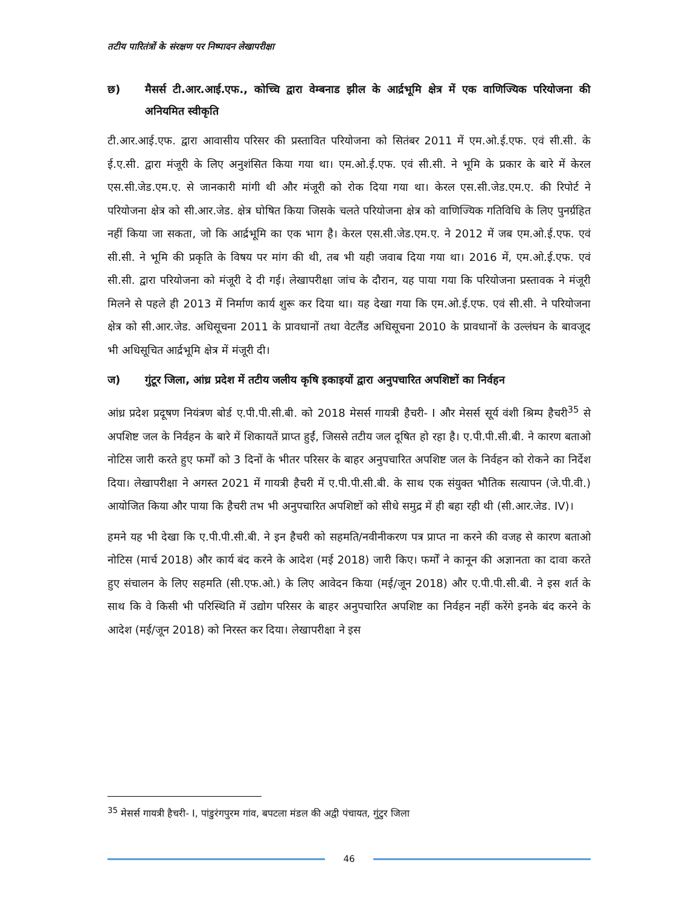तटीय पारितंत्रों के संरक्षण पर निष्पादन लेखापरीक्षा
छ) मैसर्स टी.आर.आई.एफ., कोच्चि द्वारा वेम्बनाड झील के आर्द्रभूमि क्षेत्र में एक वाणिज्यिक परियोजना की अनियमित स्वीकृति
टी.आर.आई.एफ. द्वारा आवासीय परिसर की प्रस्तावित परियोजना को सितंबर 2011 में एम.ओ.ई.एफ. एवं सी.सी. के ई.ए.सी. द्वारा मंजूरी के लिए अनुशंसित किया गया था। एम.ओ.ई.एफ. एवं सी.सी. ने भूमि के प्रकार के बारे में केरल एस.सी.जेड.एम.ए. से जानकारी मांगी थी और मंजूरी को रोक दिया गया था। केरल एस.सी.जेड.एम.ए. की रिपोर्ट ने परियोजना क्षेत्र को सी.आर.जेड. क्षेत्र घोषित किया जिसके चलते परियोजना क्षेत्र को वाणिज्यिक गतिविधि के लिए पुनर्ग्रहित नहीं किया जा सकता, जो कि आर्द्रभूमि का एक भाग है। केरल एस.सी.जेड.एम.ए. ने 2012 में जब एम.ओ.ई.एफ. एवं सी.सी. ने भूमि की प्रकृति के विषय पर मांग की थी, तब भी यही जवाब दिया गया था। 2016 में, एम.ओ.ई.एफ. एवं सी.सी. द्वारा परियोजना को मंजूरी दे दी गई। लेखापरीक्षा जांच के दौरान, यह पाया गया कि परियोजना प्रस्तावक ने मंजूरी मिलने से पहले ही 2013 में निर्माण कार्य शुरू कर दिया था। यह देखा गया कि एम.ओ.ई.एफ. एवं सी.सी. ने परियोजना क्षेत्र को सी.आर.जेड. अधिसूचना 2011 के प्रावधानों तथा वेटलैंड अधिसूचना 2010 के प्रावधानों के उल्लंघन के बावजूद भी अधिसूचित आर्द्रभूमि क्षेत्र में मंजूरी दी।
ज) गुंटूर जिला, आंध्र प्रदेश में तटीय जलीय कृषि इकाइयों द्वारा अनुपचारित अपशिष्टों का निर्वहन
आंध्र प्रदेश प्रदूषण नियंत्रण बोर्ड ए.पी.पी.सी.बी. को 2018 मेसर्स गायत्री हैचरी- I और मेसर्स सूर्य वंशी श्रिम्प हैचरी<sup>35</sup> से अपशिष्ट जल के निर्वहन के बारे में शिकायतें प्राप्त हुईं, जिससे तटीय जल दूषित हो रहा है। ए.पी.पी.सी.बी. ने कारण बताओ नोटिस जारी करते हुए फर्मों को 3 दिनों के भीतर परिसर के बाहर अनुपचारित अपशिष्ट जल के निर्वहन को रोकने का निर्देश दिया। लेखापरीक्षा ने अगस्त 2021 में गायत्री हैचरी में ए.पी.पी.सी.बी. के साथ एक संयुक्त भौतिक सत्यापन (जे.पी.वी.) आयोजित किया और पाया कि हैचरी तभ भी अनुपचारित अपशिष्टों को सीधे समुद्र में ही बहा रही थी (सी.आर.जेड. IV)।
हमने यह भी देखा कि ए.पी.पी.सी.बी. ने इन हैचरी को सहमति/नवीनीकरण पत्र प्राप्त ना करने की वजह से कारण बताओ नोटिस (मार्च 2018) और कार्य बंद करने के आदेश (मई 2018) जारी किए। फर्मों ने कानून की अज्ञानता का दावा करते हुए संचालन के लिए सहमति (सी.एफ.ओ.) के लिए आवेदन किया (मई/जून 2018) और ए.पी.पी.सी.बी. ने इस शर्त के साथ कि वे किसी भी परिस्थिति में उद्योग परिसर के बाहर अनुपचारित अपशिष्ट का निर्वहन नहीं करेंगे इनके बंद करने के आदेश (मई/जून 2018) को निरस्त कर दिया। लेखापरीक्षा ने इस
<sup>35</sup> मेसर्स गायत्री हैचरी- I, पांडुरंगपुरम गांव, बपटला मंडल की अद्वी पंचायत, गुंटुर जिला
46